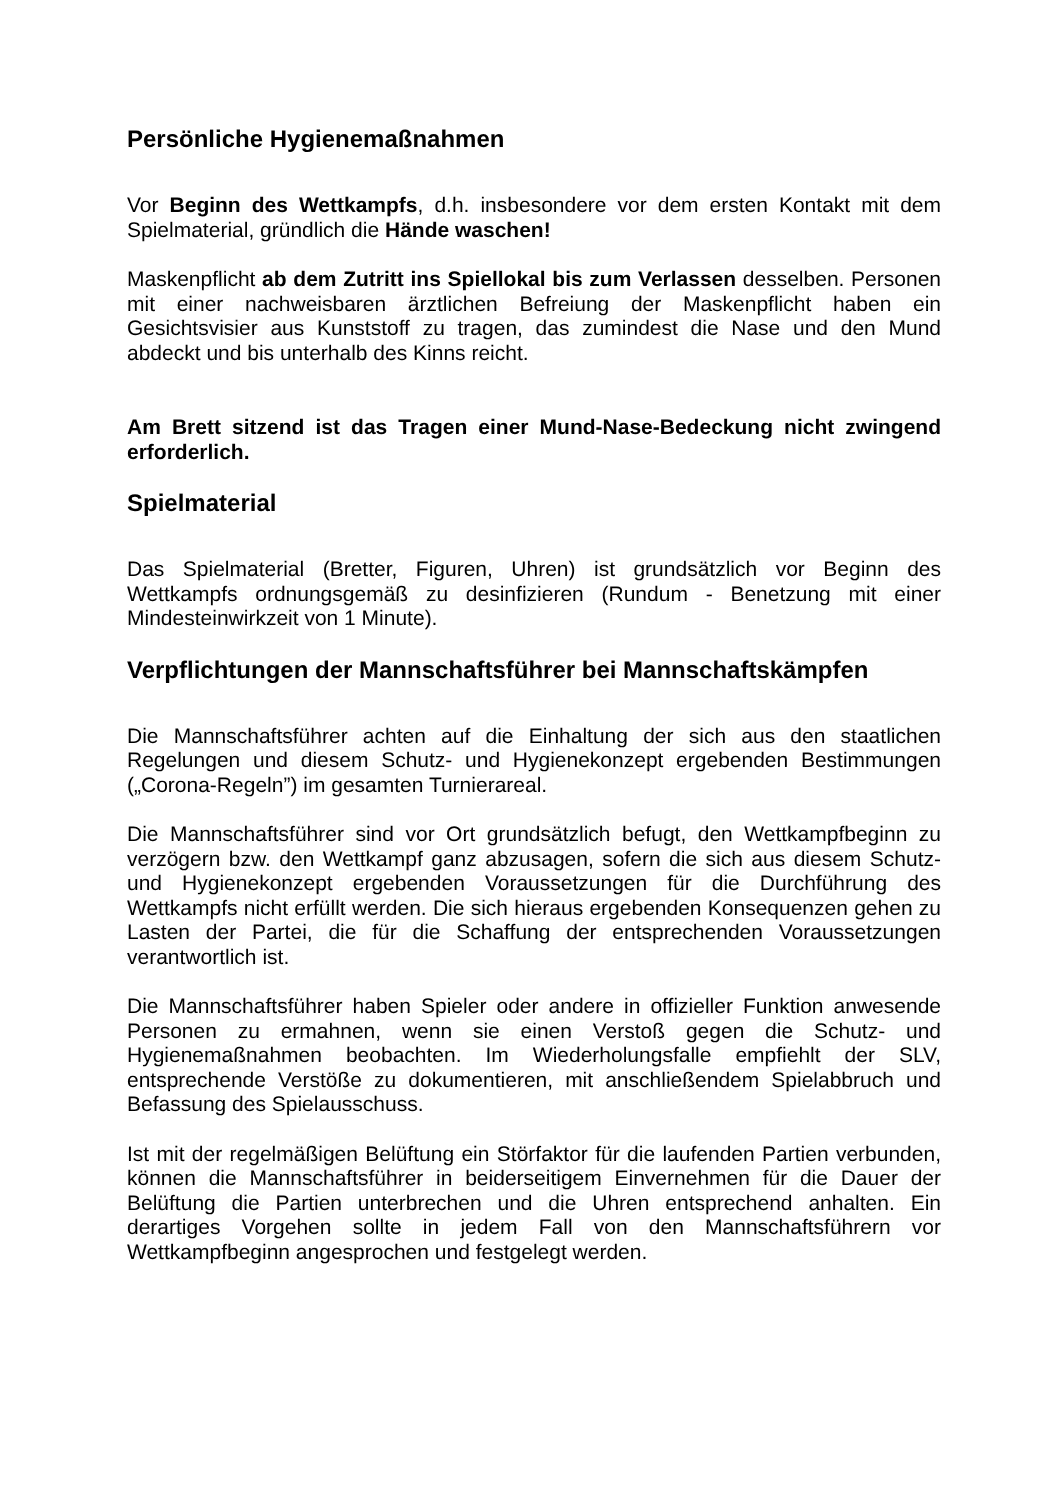Persönliche Hygienemaßnahmen
Vor Beginn des Wettkampfs, d.h. insbesondere vor dem ersten Kontakt mit dem Spielmaterial, gründlich die Hände waschen!
Maskenpflicht ab dem Zutritt ins Spiellokal bis zum Verlassen desselben. Personen mit einer nachweisbaren ärztlichen Befreiung der Maskenpflicht haben ein Gesichtsvisier aus Kunststoff zu tragen, das zumindest die Nase und den Mund abdeckt und bis unterhalb des Kinns reicht.
Am Brett sitzend ist das Tragen einer Mund-Nase-Bedeckung nicht zwingend erforderlich.
Spielmaterial
Das Spielmaterial (Bretter, Figuren, Uhren) ist grundsätzlich vor Beginn des Wettkampfs ordnungsgemäß zu desinfizieren (Rundum - Benetzung mit einer Mindesteinwirkzeit von 1 Minute).
Verpflichtungen der Mannschaftsführer bei Mannschaftskämpfen
Die Mannschaftsführer achten auf die Einhaltung der sich aus den staatlichen Regelungen und diesem Schutz- und Hygienekonzept ergebenden Bestimmungen („Corona-Regeln”) im gesamten Turnierareal.
Die Mannschaftsführer sind vor Ort grundsätzlich befugt, den Wettkampfbeginn zu verzögern bzw. den Wettkampf ganz abzusagen, sofern die sich aus diesem Schutz- und Hygienekonzept ergebenden Voraussetzungen für die Durchführung des Wettkampfs nicht erfüllt werden. Die sich hieraus ergebenden Konsequenzen gehen zu Lasten der Partei, die für die Schaffung der entsprechenden Voraussetzungen verantwortlich ist.
Die Mannschaftsführer haben Spieler oder andere in offizieller Funktion anwesende Personen zu ermahnen, wenn sie einen Verstoß gegen die Schutz- und Hygienemaßnahmen beobachten. Im Wiederholungsfalle empfiehlt der SLV, entsprechende Verstöße zu dokumentieren, mit anschließendem Spielabbruch und Befassung des Spielausschuss.
Ist mit der regelmäßigen Belüftung ein Störfaktor für die laufenden Partien verbunden, können die Mannschaftsführer in beiderseitigem Einvernehmen für die Dauer der Belüftung die Partien unterbrechen und die Uhren entsprechend anhalten. Ein derartiges Vorgehen sollte in jedem Fall von den Mannschaftsführern vor Wettkampfbeginn angesprochen und festgelegt werden.